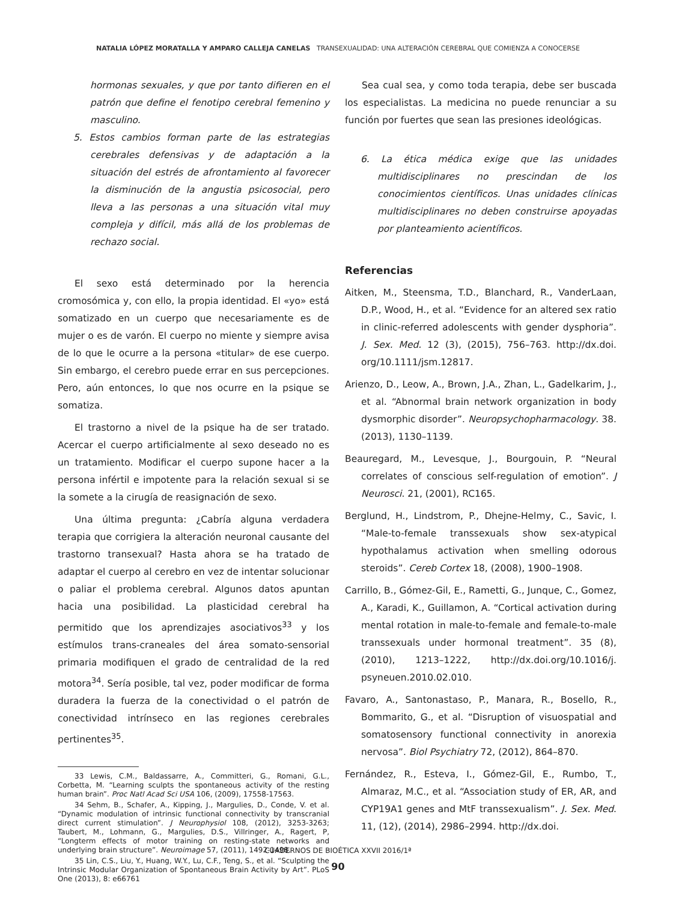NATALIA LÓPEZ MORATALLA Y AMPARO CALLEJA CANELAS TRANSEXUALIDAD: UNA ALTERACIÓN CEREBRAL QUE COMIENZA A CONOCERSE
hormonas sexuales, y que por tanto difieren en el patrón que define el fenotipo cerebral femenino y masculino.
5. Estos cambios forman parte de las estrategias cerebrales defensivas y de adaptación a la situación del estrés de afrontamiento al favorecer la disminución de la angustia psicosocial, pero lleva a las personas a una situación vital muy compleja y difícil, más allá de los problemas de rechazo social.
El sexo está determinado por la herencia cromosómica y, con ello, la propia identidad. El «yo» está somatizado en un cuerpo que necesariamente es de mujer o es de varón. El cuerpo no miente y siempre avisa de lo que le ocurre a la persona «titular» de ese cuerpo. Sin embargo, el cerebro puede errar en sus percepciones. Pero, aún entonces, lo que nos ocurre en la psique se somatiza.
El trastorno a nivel de la psique ha de ser tratado. Acercar el cuerpo artificialmente al sexo deseado no es un tratamiento. Modificar el cuerpo supone hacer a la persona infértil e impotente para la relación sexual si se la somete a la cirugía de reasignación de sexo.
Una última pregunta: ¿Cabría alguna verdadera terapia que corrigiera la alteración neuronal causante del trastorno transexual? Hasta ahora se ha tratado de adaptar el cuerpo al cerebro en vez de intentar solucionar o paliar el problema cerebral. Algunos datos apuntan hacia una posibilidad. La plasticidad cerebral ha permitido que los aprendizajes asociativos<sup>33</sup> y los estímulos trans-craneales del área somato-sensorial primaria modifiquen el grado de centralidad de la red motora<sup>34</sup>. Sería posible, tal vez, poder modificar de forma duradera la fuerza de la conectividad o el patrón de conectividad intrínseco en las regiones cerebrales pertinentes<sup>35</sup>.
33 Lewis, C.M., Baldassarre, A., Committeri, G., Romani, G.L., Corbetta, M. “Learning sculpts the spontaneous activity of the resting human brain”. Proc Natl Acad Sci USA 106, (2009), 17558-17563.
34 Sehm, B., Schafer, A., Kipping, J., Margulies, D., Conde, V. et al. “Dynamic modulation of intrinsic functional connectivity by transcranial direct current stimulation”. J Neurophysiol 108, (2012), 3253-3263; Taubert, M., Lohmann, G., Margulies, D.S., Villringer, A., Ragert, P, “Longterm effects of motor training on resting-state networks and underlying brain structure”. Neuroimage 57, (2011), 1492-1498.
35 Lin, C.S., Liu, Y., Huang, W.Y., Lu, C.F., Teng, S., et al. “Sculpting the Intrinsic Modular Organization of Spontaneous Brain Activity by Art”. PLoS One (2013), 8: e66761
Sea cual sea, y como toda terapia, debe ser buscada los especialistas. La medicina no puede renunciar a su función por fuertes que sean las presiones ideológicas.
6. La ética médica exige que las unidades multidisciplinares no prescindan de los conocimientos científicos. Unas unidades clínicas multidisciplinares no deben construirse apoyadas por planteamiento acientíficos.
Referencias
Aitken, M., Steensma, T.D., Blanchard, R., VanderLaan, D.P., Wood, H., et al. “Evidence for an altered sex ratio in clinic-referred adolescents with gender dysphoria”. J. Sex. Med. 12 (3), (2015), 756–763. http://dx.doi. org/10.1111/jsm.12817.
Arienzo, D., Leow, A., Brown, J.A., Zhan, L., Gadelkarim, J., et al. “Abnormal brain network organization in body dysmorphic disorder”. Neuropsychopharmacology. 38. (2013), 1130–1139.
Beauregard, M., Levesque, J., Bourgouin, P. “Neural correlates of conscious self-regulation of emotion”. J Neurosci. 21, (2001), RC165.
Berglund, H., Lindstrom, P., Dhejne-Helmy, C., Savic, I. “Male-to-female transsexuals show sex-atypical hypothalamus activation when smelling odorous steroids”. Cereb Cortex 18, (2008), 1900–1908.
Carrillo, B., Gómez-Gil, E., Rametti, G., Junque, C., Gomez, A., Karadi, K., Guillamon, A. “Cortical activation during mental rotation in male-to-female and female-to-male transsexuals under hormonal treatment”. 35 (8), (2010), 1213–1222, http://dx.doi.org/10.1016/j. psyneuen.2010.02.010.
Favaro, A., Santonastaso, P., Manara, R., Bosello, R., Bommarito, G., et al. “Disruption of visuospatial and somatosensory functional connectivity in anorexia nervosa”. Biol Psychiatry 72, (2012), 864–870.
Fernández, R., Esteva, I., Gómez-Gil, E., Rumbo, T., Almaraz, M.C., et al. “Association study of ER, AR, and CYP19A1 genes and MtF transsexualism”. J. Sex. Med. 11, (12), (2014), 2986–2994. http://dx.doi.
CUADERNOS DE BIOÉTICA XXVII 2016/1ª
90